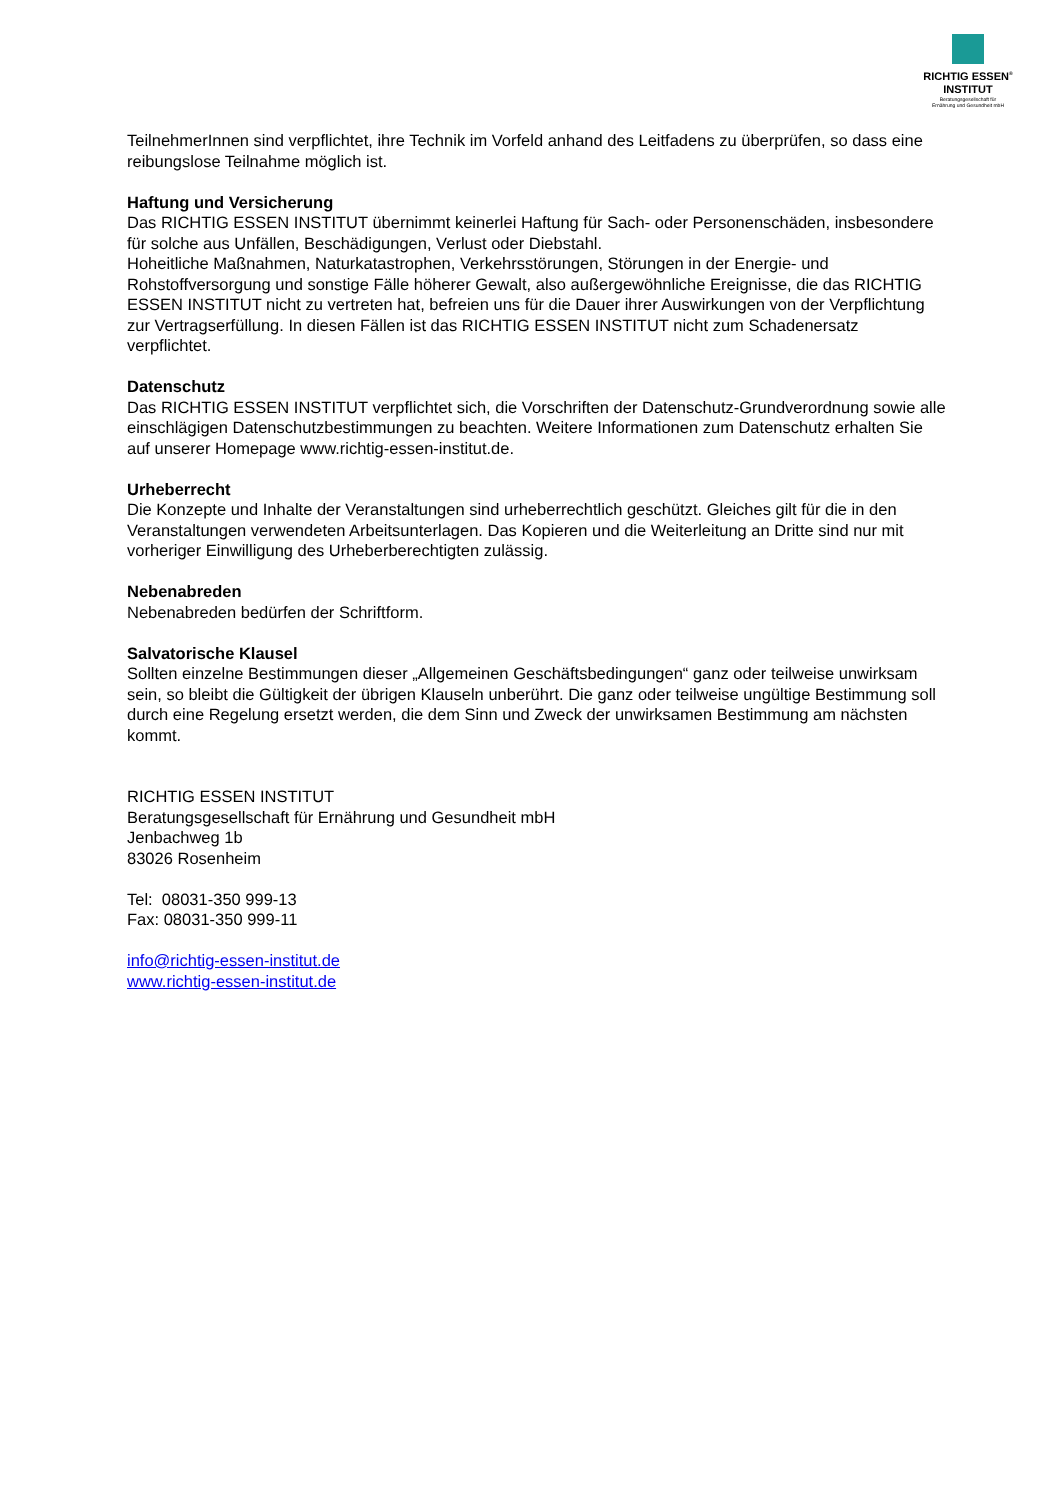RICHTIG ESSEN<sup>®</sup>
INSTITUT
Beratungsgesellschaft für
Ernährung und Gesundheit mbH
TeilnehmerInnen sind verpflichtet, ihre Technik im Vorfeld anhand des Leitfadens zu überprüfen, so dass eine reibungslose Teilnahme möglich ist.
Haftung und Versicherung
Das RICHTIG ESSEN INSTITUT übernimmt keinerlei Haftung für Sach- oder Personenschäden, insbesondere für solche aus Unfällen, Beschädigungen, Verlust oder Diebstahl.
Hoheitliche Maßnahmen, Naturkatastrophen, Verkehrsstörungen, Störungen in der Energie- und Rohstoffversorgung und sonstige Fälle höherer Gewalt, also außergewöhnliche Ereignisse, die das RICHTIG ESSEN INSTITUT nicht zu vertreten hat, befreien uns für die Dauer ihrer Auswirkungen von der Verpflichtung zur Vertragserfüllung. In diesen Fällen ist das RICHTIG ESSEN INSTITUT nicht zum Schadenersatz verpflichtet.
Datenschutz
Das RICHTIG ESSEN INSTITUT verpflichtet sich, die Vorschriften der Datenschutz-Grundverordnung sowie alle einschlägigen Datenschutzbestimmungen zu beachten. Weitere Informationen zum Datenschutz erhalten Sie auf unserer Homepage www.richtig-essen-institut.de.
Urheberrecht
Die Konzepte und Inhalte der Veranstaltungen sind urheberrechtlich geschützt. Gleiches gilt für die in den Veranstaltungen verwendeten Arbeitsunterlagen. Das Kopieren und die Weiterleitung an Dritte sind nur mit vorheriger Einwilligung des Urheberberechtigten zulässig.
Nebenabreden
Nebenabreden bedürfen der Schriftform.
Salvatorische Klausel
Sollten einzelne Bestimmungen dieser „Allgemeinen Geschäftsbedingungen“ ganz oder teilweise unwirksam sein, so bleibt die Gültigkeit der übrigen Klauseln unberührt. Die ganz oder teilweise ungültige Bestimmung soll durch eine Regelung ersetzt werden, die dem Sinn und Zweck der unwirksamen Bestimmung am nächsten kommt.
RICHTIG ESSEN INSTITUT
Beratungsgesellschaft für Ernährung und Gesundheit mbH
Jenbachweg 1b
83026 Rosenheim
Tel: 08031-350 999-13
Fax: 08031-350 999-11
info@richtig-essen-institut.de
www.richtig-essen-institut.de